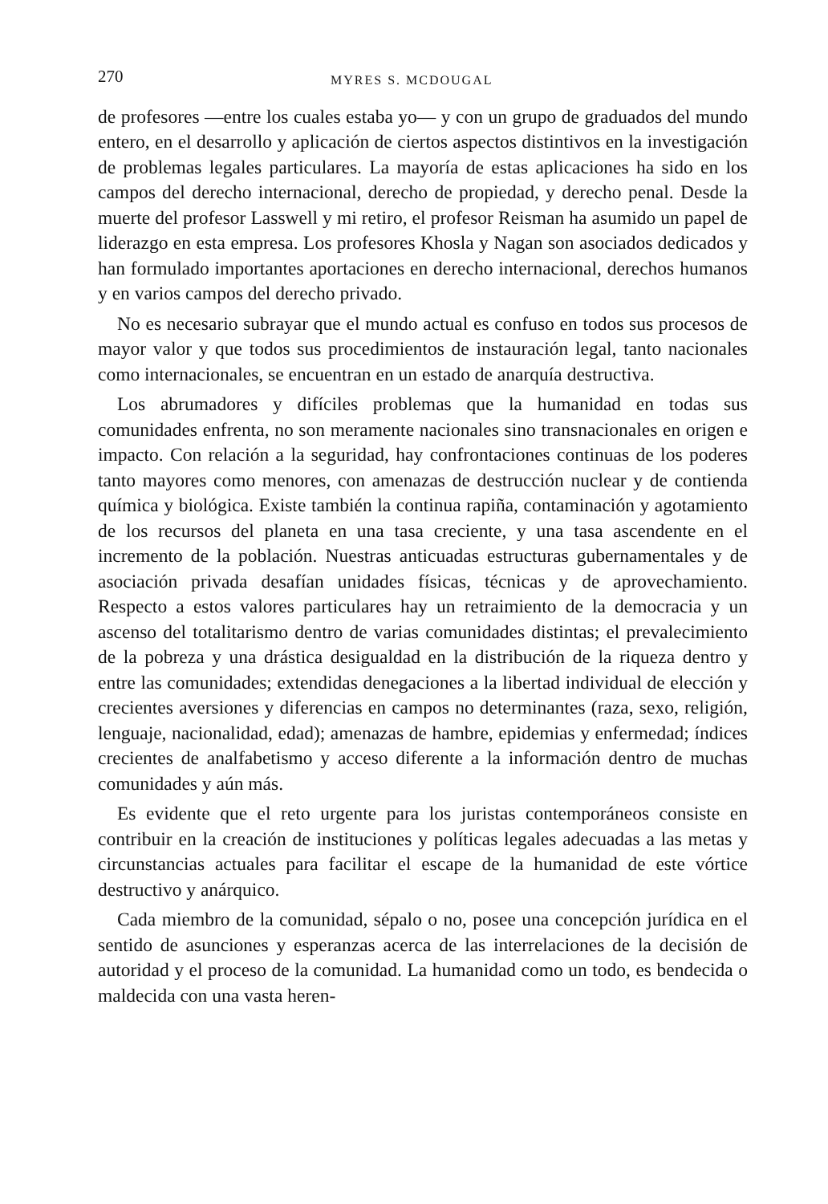270 MYRES S. MCDOUGAL
de profesores —entre los cuales estaba yo— y con un grupo de graduados del mundo entero, en el desarrollo y aplicación de ciertos aspectos distintivos en la investigación de problemas legales particulares. La mayoría de estas aplicaciones ha sido en los campos del derecho internacional, derecho de propiedad, y derecho penal. Desde la muerte del profesor Lasswell y mi retiro, el profesor Reisman ha asumido un papel de liderazgo en esta empresa. Los profesores Khosla y Nagan son asociados dedicados y han formulado importantes aportaciones en derecho internacional, derechos humanos y en varios campos del derecho privado.
No es necesario subrayar que el mundo actual es confuso en todos sus procesos de mayor valor y que todos sus procedimientos de instauración legal, tanto nacionales como internacionales, se encuentran en un estado de anarquía destructiva.
Los abrumadores y difíciles problemas que la humanidad en todas sus comunidades enfrenta, no son meramente nacionales sino transnacionales en origen e impacto. Con relación a la seguridad, hay confrontaciones continuas de los poderes tanto mayores como menores, con amenazas de destrucción nuclear y de contienda química y biológica. Existe también la continua rapiña, contaminación y agotamiento de los recursos del planeta en una tasa creciente, y una tasa ascendente en el incremento de la población. Nuestras anticuadas estructuras gubernamentales y de asociación privada desafían unidades físicas, técnicas y de aprovechamiento. Respecto a estos valores particulares hay un retraimiento de la democracia y un ascenso del totalitarismo dentro de varias comunidades distintas; el prevalecimiento de la pobreza y una drástica desigualdad en la distribución de la riqueza dentro y entre las comunidades; extendidas denegaciones a la libertad individual de elección y crecientes aversiones y diferencias en campos no determinantes (raza, sexo, religión, lenguaje, nacionalidad, edad); amenazas de hambre, epidemias y enfermedad; índices crecientes de analfabetismo y acceso diferente a la información dentro de muchas comunidades y aún más.
Es evidente que el reto urgente para los juristas contemporáneos consiste en contribuir en la creación de instituciones y políticas legales adecuadas a las metas y circunstancias actuales para facilitar el escape de la humanidad de este vórtice destructivo y anárquico.
Cada miembro de la comunidad, sépalo o no, posee una concepción jurídica en el sentido de asunciones y esperanzas acerca de las interrelaciones de la decisión de autoridad y el proceso de la comunidad. La humanidad como un todo, es bendecida o maldecida con una vasta heren-